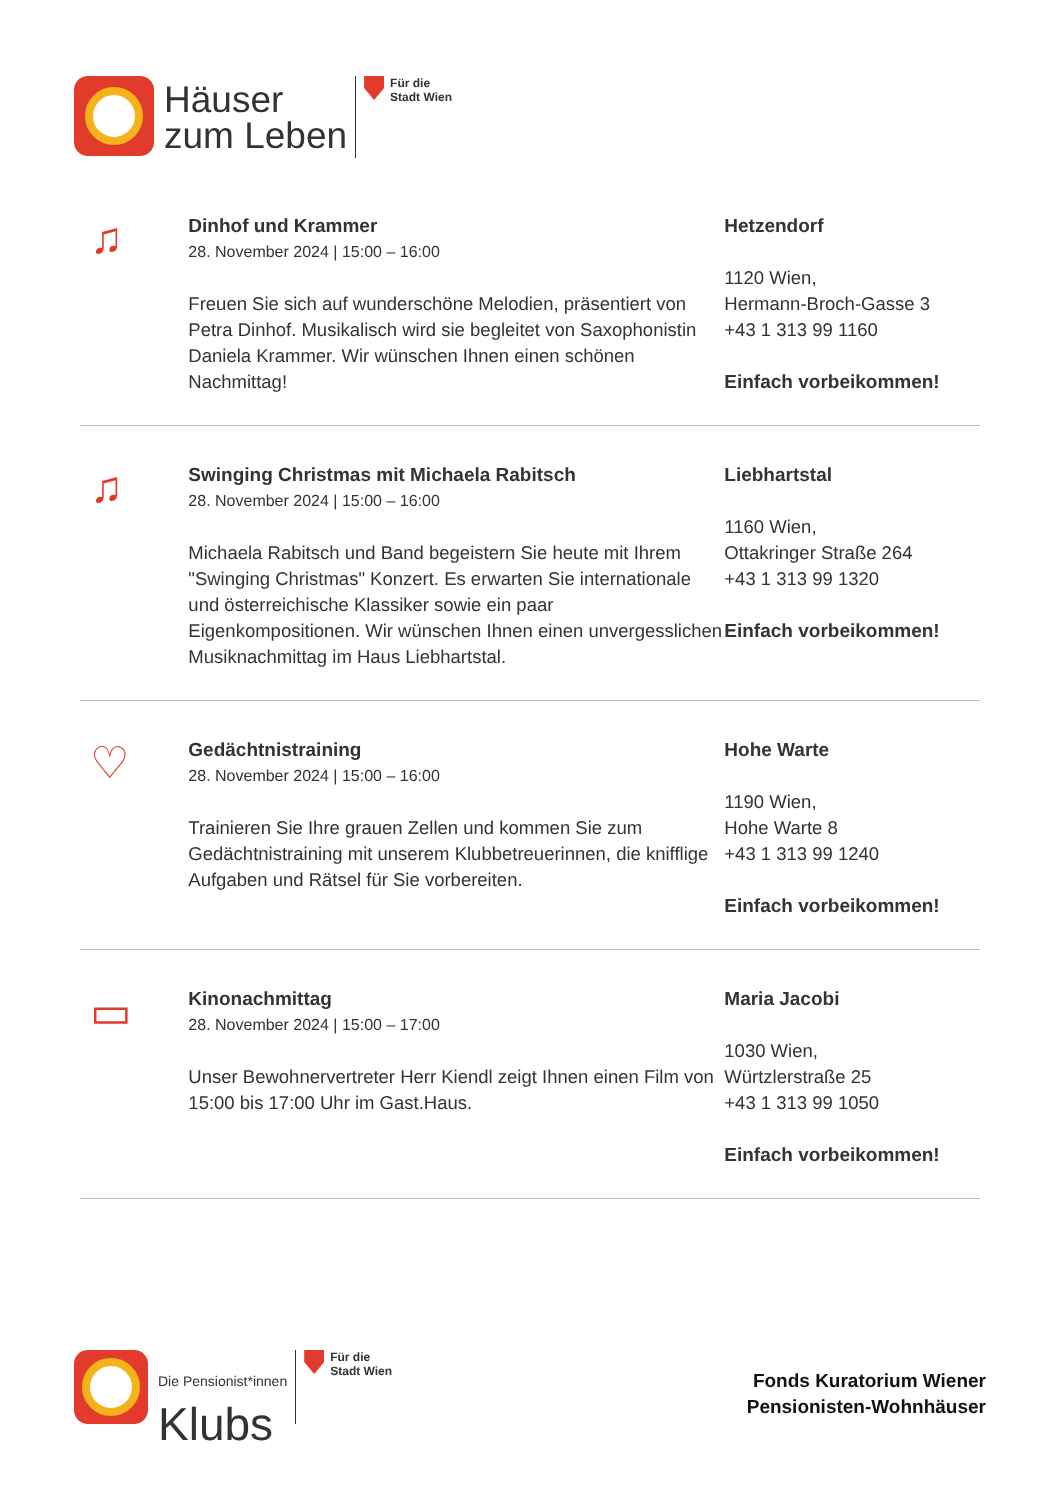Häuser
zum Leben
Für die
Stadt Wien
♫
Dinhof und Krammer
28. November 2024 | 15:00 – 16:00
Freuen Sie sich auf wunderschöne Melodien, präsentiert von Petra Dinhof. Musikalisch wird sie begleitet von Saxophonistin Daniela Krammer. Wir wünschen Ihnen einen schönen Nachmittag!
Hetzendorf
1120 Wien,
Hermann-Broch-Gasse 3
+43 1 313 99 1160
Einfach vorbeikommen!
♫
Swinging Christmas mit Michaela Rabitsch
28. November 2024 | 15:00 – 16:00
Michaela Rabitsch und Band begeistern Sie heute mit Ihrem "Swinging Christmas" Konzert. Es erwarten Sie internationale und österreichische Klassiker sowie ein paar Eigenkompositionen. Wir wünschen Ihnen einen unvergesslichen Musiknachmittag im Haus Liebhartstal.
Liebhartstal
1160 Wien,
Ottakringer Straße 264
+43 1 313 99 1320
Einfach vorbeikommen!
♡
Gedächtnistraining
28. November 2024 | 15:00 – 16:00
Trainieren Sie Ihre grauen Zellen und kommen Sie zum Gedächtnistraining mit unserem Klubbetreuerinnen, die knifflige Aufgaben und Rätsel für Sie vorbereiten.
Hohe Warte
1190 Wien,
Hohe Warte 8
+43 1 313 99 1240
Einfach vorbeikommen!
▭
Kinonachmittag
28. November 2024 | 15:00 – 17:00
Unser Bewohnervertreter Herr Kiendl zeigt Ihnen einen Film von 15:00 bis 17:00 Uhr im Gast.Haus.
Maria Jacobi
1030 Wien,
Würtzlerstraße 25
+43 1 313 99 1050
Einfach vorbeikommen!
Die Pensionist*innen
Klubs
Für die
Stadt Wien
Fonds Kuratorium Wiener
Pensionisten-Wohnhäuser